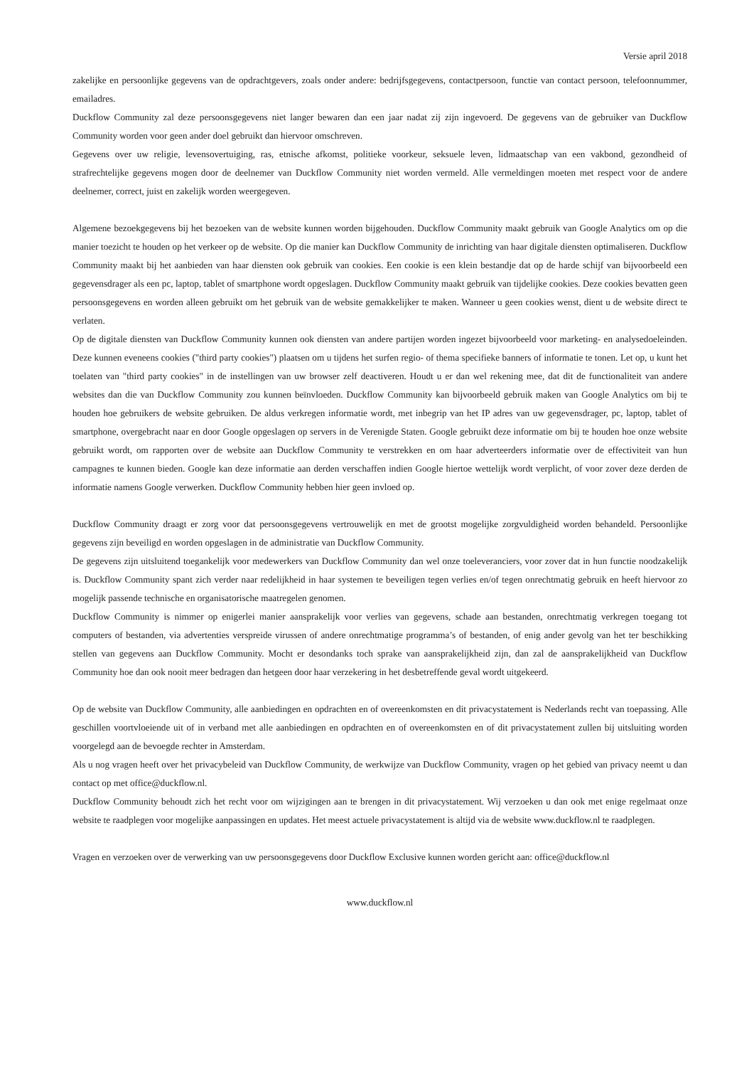Versie april 2018
zakelijke en persoonlijke gegevens van de opdrachtgevers, zoals onder andere: bedrijfsgegevens, contactpersoon, functie van contact persoon, telefoonnummer, emailadres.
Duckflow Community zal deze persoonsgegevens niet langer bewaren dan een jaar nadat zij zijn ingevoerd. De gegevens van de gebruiker van Duckflow Community worden voor geen ander doel gebruikt dan hiervoor omschreven.
Gegevens over uw religie, levensovertuiging, ras, etnische afkomst, politieke voorkeur, seksuele leven, lidmaatschap van een vakbond, gezondheid of strafrechtelijke gegevens mogen door de deelnemer van Duckflow Community niet worden vermeld. Alle vermeldingen moeten met respect voor de andere deelnemer, correct, juist en zakelijk worden weergegeven.
Algemene bezoekgegevens bij het bezoeken van de website kunnen worden bijgehouden. Duckflow Community maakt gebruik van Google Analytics om op die manier toezicht te houden op het verkeer op de website. Op die manier kan Duckflow Community de inrichting van haar digitale diensten optimaliseren. Duckflow Community maakt bij het aanbieden van haar diensten ook gebruik van cookies. Een cookie is een klein bestandje dat op de harde schijf van bijvoorbeeld een gegevensdrager als een pc, laptop, tablet of smartphone wordt opgeslagen. Duckflow Community maakt gebruik van tijdelijke cookies. Deze cookies bevatten geen persoonsgegevens en worden alleen gebruikt om het gebruik van de website gemakkelijker te maken. Wanneer u geen cookies wenst, dient u de website direct te verlaten.
Op de digitale diensten van Duckflow Community kunnen ook diensten van andere partijen worden ingezet bijvoorbeeld voor marketing- en analysedoeleinden. Deze kunnen eveneens cookies ("third party cookies") plaatsen om u tijdens het surfen regio- of thema specifieke banners of informatie te tonen. Let op, u kunt het toelaten van "third party cookies" in de instellingen van uw browser zelf deactiveren. Houdt u er dan wel rekening mee, dat dit de functionaliteit van andere websites dan die van Duckflow Community zou kunnen beïnvloeden. Duckflow Community kan bijvoorbeeld gebruik maken van Google Analytics om bij te houden hoe gebruikers de website gebruiken. De aldus verkregen informatie wordt, met inbegrip van het IP adres van uw gegevensdrager, pc, laptop, tablet of smartphone, overgebracht naar en door Google opgeslagen op servers in de Verenigde Staten. Google gebruikt deze informatie om bij te houden hoe onze website gebruikt wordt, om rapporten over de website aan Duckflow Community te verstrekken en om haar adverteerders informatie over de effectiviteit van hun campagnes te kunnen bieden. Google kan deze informatie aan derden verschaffen indien Google hiertoe wettelijk wordt verplicht, of voor zover deze derden de informatie namens Google verwerken. Duckflow Community hebben hier geen invloed op.
Duckflow Community draagt er zorg voor dat persoonsgegevens vertrouwelijk en met de grootst mogelijke zorgvuldigheid worden behandeld. Persoonlijke gegevens zijn beveiligd en worden opgeslagen in de administratie van Duckflow Community.
De gegevens zijn uitsluitend toegankelijk voor medewerkers van Duckflow Community dan wel onze toeleveranciers, voor zover dat in hun functie noodzakelijk is. Duckflow Community spant zich verder naar redelijkheid in haar systemen te beveiligen tegen verlies en/of tegen onrechtmatig gebruik en heeft hiervoor zo mogelijk passende technische en organisatorische maatregelen genomen.
Duckflow Community is nimmer op enigerlei manier aansprakelijk voor verlies van gegevens, schade aan bestanden, onrechtmatig verkregen toegang tot computers of bestanden, via advertenties verspreide virussen of andere onrechtmatige programma’s of bestanden, of enig ander gevolg van het ter beschikking stellen van gegevens aan Duckflow Community. Mocht er desondanks toch sprake van aansprakelijkheid zijn, dan zal de aansprakelijkheid van Duckflow Community hoe dan ook nooit meer bedragen dan hetgeen door haar verzekering in het desbetreffende geval wordt uitgekeerd.
Op de website van Duckflow Community, alle aanbiedingen en opdrachten en of overeenkomsten en dit privacystatement is Nederlands recht van toepassing. Alle geschillen voortvloeiende uit of in verband met alle aanbiedingen en opdrachten en of overeenkomsten en of dit privacystatement zullen bij uitsluiting worden voorgelegd aan de bevoegde rechter in Amsterdam.
Als u nog vragen heeft over het privacybeleid van Duckflow Community, de werkwijze van Duckflow Community, vragen op het gebied van privacy neemt u dan contact op met office@duckflow.nl.
Duckflow Community behoudt zich het recht voor om wijzigingen aan te brengen in dit privacystatement. Wij verzoeken u dan ook met enige regelmaat onze website te raadplegen voor mogelijke aanpassingen en updates. Het meest actuele privacystatement is altijd via de website www.duckflow.nl te raadplegen.
Vragen en verzoeken over de verwerking van uw persoonsgegevens door Duckflow Exclusive kunnen worden gericht aan: office@duckflow.nl
www.duckflow.nl